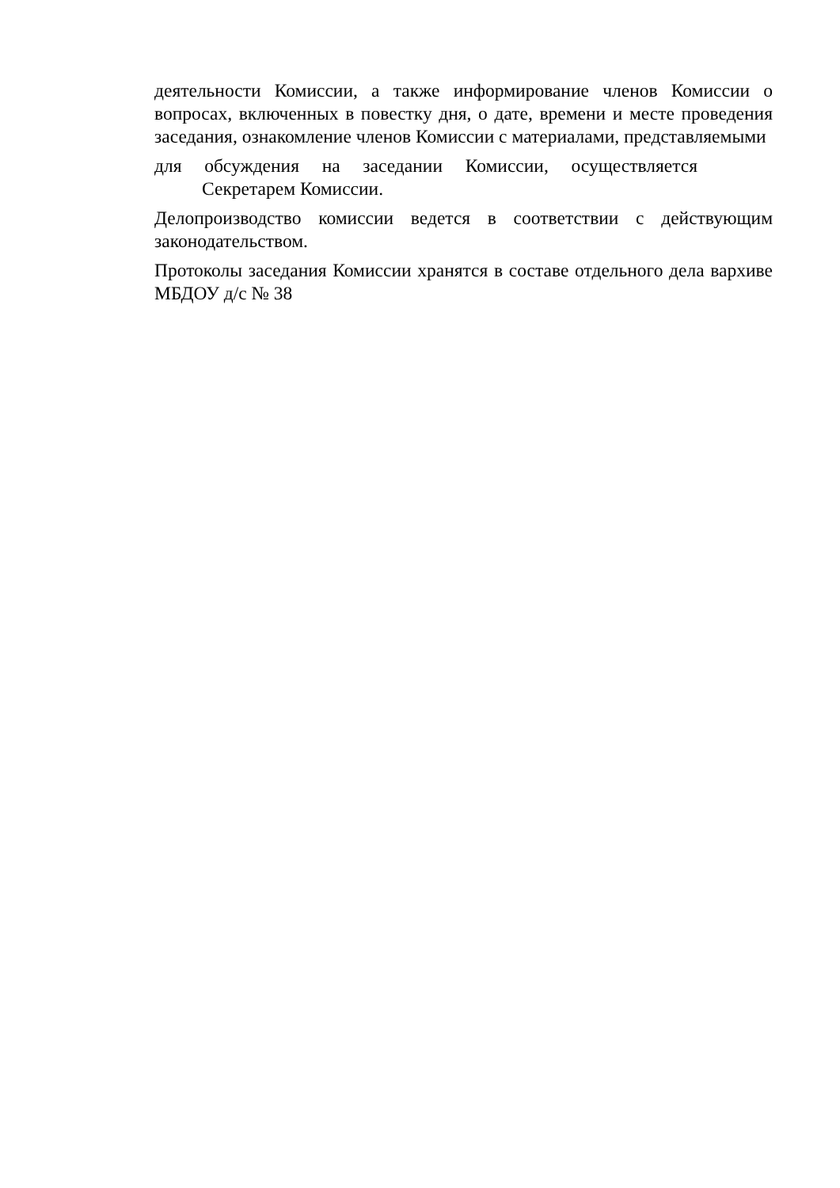деятельности Комиссии, а также информирование членов Комиссии о вопросах, включенных в повестку дня, о дате, времени и месте проведения заседания, ознакомление членов Комиссии с материалами, представляемыми
для обсуждения на заседании Комиссии, осуществляется
Секретарем Комиссии.
Делопроизводство комиссии ведется в соответствии с действующим законодательством.
Протоколы заседания Комиссии хранятся в составе отдельного дела вархиве МБДОУ д/с № 38